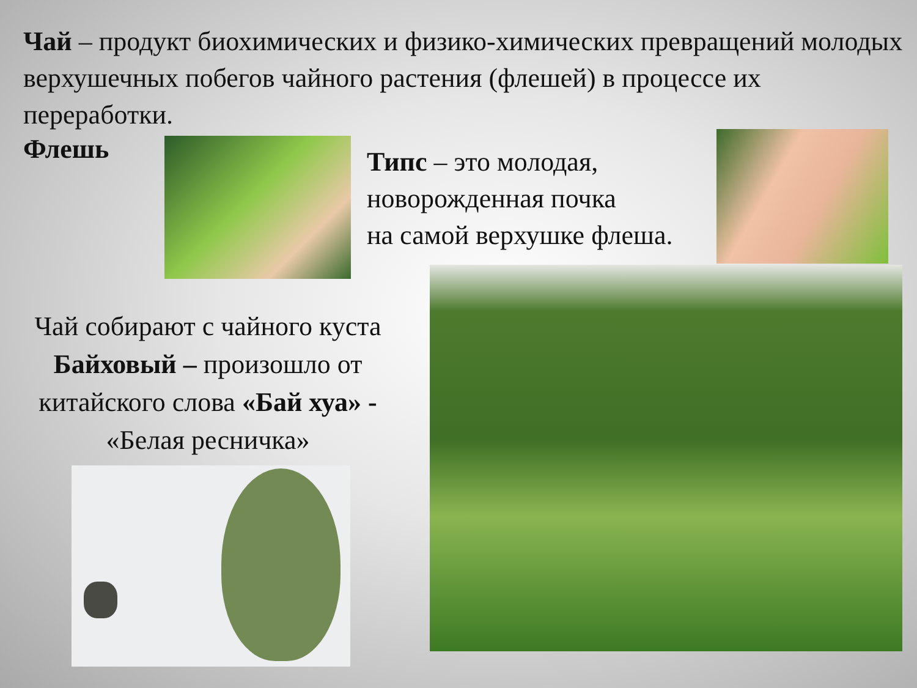Чай – продукт биохимических и физико-химических превращений молодых верхушечных побегов чайного растения (флешей) в процессе их переработки.
Флешь
Типс – это молодая,
новорожденная почка
на самой верхушке флеша.
Чай собирают с чайного куста Байховый – произошло от китайского слова «Бай хуа» - «Белая ресничка»